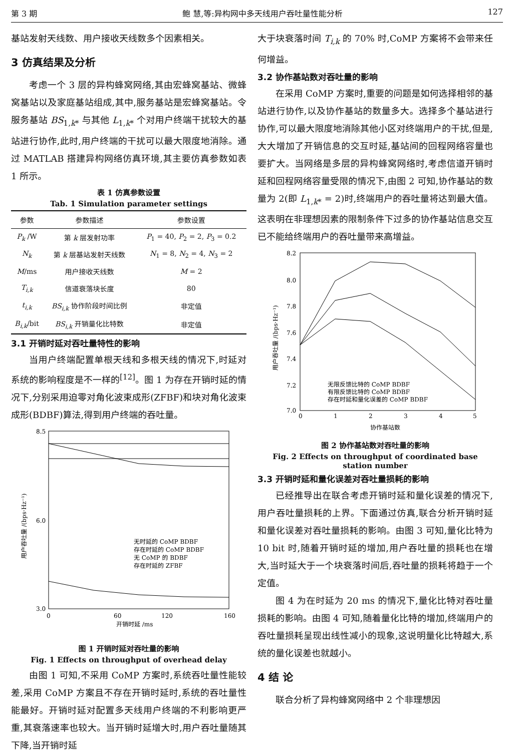第 3 期 鲍 慧,等:异构网中多天线用户吞吐量性能分析 127
基站发射天线数、用户接收天线数多个因素相关。
3 仿真结果及分析
考虑一个 3 层的异构蜂窝网络,其由宏蜂窝基站、微蜂窝基站以及家庭基站组成,其中,服务基站是宏蜂窝基站。令服务基站 BS<sub>1,k*</sub> 与其他 L<sub>1,k*</sub> 个对用户终端干扰较大的基站进行协作,此时,用户终端的干扰可以最大限度地消除。通过 MATLAB 搭建异构网络仿真环境,其主要仿真参数如表 1 所示。
表 1 仿真参数设置
Tab. 1 Simulation parameter settings
| 参数 | 参数描述 | 参数设置 |
| --- | --- | --- |
| P<sub>k</sub> /W | 第 k 层发射功率 | P<sub>1</sub> = 40, P<sub>2</sub> = 2, P<sub>3</sub> = 0.2 |
| N<sub>k</sub> | 第 k 层基站发射天线数 | N<sub>1</sub> = 8, N<sub>2</sub> = 4, N<sub>3</sub> = 2 |
| M /ms | 用户接收天线数 | M = 2 |
| T<sub>i,k</sub> | 信道衰落块长度 | 80 |
| t<sub>i,k</sub> | BS<sub>i,k</sub> 协作阶段时间比例 | 非定值 |
| B<sub>i,k</sub> /bit | BS<sub>i,k</sub> 开销量化比特数 | 非定值 |
3.1 开销时延对吞吐量特性的影响
当用户终端配置单根天线和多根天线的情况下,时延对系统的影响程度是不一样的<sup>[12]</sup>。图 1 为存在开销时延的情况下,分别采用迫零对角化波束成形(ZFBF)和块对角化波束成形(BDBF)算法,得到用户终端的吞吐量。
8.5
3.0
6.0
0
60
120
160
开销时延 /ms
用户吞吐量 /(bps·Hz⁻¹)
无时延的 CoMP BDBF
存在时延的 CoMP BDBF
无 CoMP 的 BDBF
存在时延的 ZFBF
图 1 开销时延对吞吐量的影响
Fig. 1 Effects on throughput of overhead delay
由图 1 可知,不采用 CoMP 方案时,系统吞吐量性能较差,采用 CoMP 方案且不存在开销时延时,系统的吞吐量性能最好。开销时延对配置多天线用户终端的不利影响更严重,其衰落速率也较大。当开销时延增大时,用户吞吐量随其下降,当开销时延
大于块衰落时间 T<sub>i,k</sub> 的 70% 时,CoMP 方案将不会带来任何增益。
3.2 协作基站数对吞吐量的影响
在采用 CoMP 方案时,重要的问题是如何选择相邻的基站进行协作,以及协作基站的数量多大。选择多个基站进行协作,可以最大限度地消除其他小区对终端用户的干扰,但是,大大增加了开销信息的交互时延,基站间的回程网络容量也要扩大。当网络是多层的异构蜂窝网络时,考虑信道开销时延和回程网络容量受限的情况下,由图 2 可知,协作基站的数量为 2(即 L<sub>1,k*</sub> = 2)时,终端用户的吞吐量将达到最大值。这表明在非理想因素的限制条件下过多的协作基站信息交互已不能给终端用户的吞吐量带来高增益。
8.2
8.0
7.8
7.6
7.4
7.2
7.0
0
1
2
3
4
5
协作基站数
用户吞吐量 /(bps·Hz⁻¹)
无限反馈比特的 CoMP BDBF
有限反馈比特的 CoMP BDBF
存在时延和量化误差的 CoMP BDBF
图 2 协作基站数对吞吐量的影响
Fig. 2 Effects on throughput of coordinated base station number
3.3 开销时延和量化误差对吞吐量损耗的影响
已经推导出在联合考虑开销时延和量化误差的情况下,用户吞吐量损耗的上界。下面通过仿真,联合分析开销时延和量化误差对吞吐量损耗的影响。由图 3 可知,量化比特为 10 bit 时,随着开销时延的增加,用户吞吐量的损耗也在增大,当时延大于一个块衰落时间后,吞吐量的损耗将趋于一个定值。
图 4 为在时延为 20 ms 的情况下,量化比特对吞吐量损耗的影响。由图 4 可知,随着量化比特的增加,终端用户的吞吐量损耗呈现出线性减小的现象,这说明量化比特越大,系统的量化误差也就越小。
4 结 论
联合分析了异构蜂窝网络中 2 个非理想因